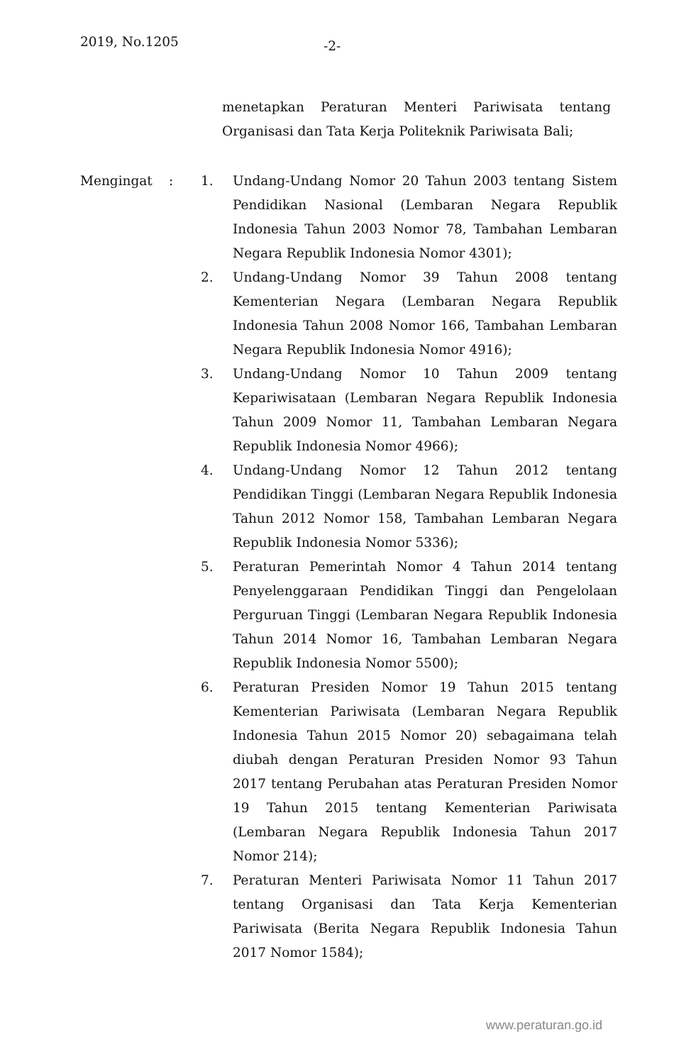2019, No.1205 -2-
menetapkan Peraturan Menteri Pariwisata tentang Organisasi dan Tata Kerja Politeknik Pariwisata Bali;
Mengingat : 1. Undang-Undang Nomor 20 Tahun 2003 tentang Sistem Pendidikan Nasional (Lembaran Negara Republik Indonesia Tahun 2003 Nomor 78, Tambahan Lembaran Negara Republik Indonesia Nomor 4301);
2. Undang-Undang Nomor 39 Tahun 2008 tentang Kementerian Negara (Lembaran Negara Republik Indonesia Tahun 2008 Nomor 166, Tambahan Lembaran Negara Republik Indonesia Nomor 4916);
3. Undang-Undang Nomor 10 Tahun 2009 tentang Kepariwisataan (Lembaran Negara Republik Indonesia Tahun 2009 Nomor 11, Tambahan Lembaran Negara Republik Indonesia Nomor 4966);
4. Undang-Undang Nomor 12 Tahun 2012 tentang Pendidikan Tinggi (Lembaran Negara Republik Indonesia Tahun 2012 Nomor 158, Tambahan Lembaran Negara Republik Indonesia Nomor 5336);
5. Peraturan Pemerintah Nomor 4 Tahun 2014 tentang Penyelenggaraan Pendidikan Tinggi dan Pengelolaan Perguruan Tinggi (Lembaran Negara Republik Indonesia Tahun 2014 Nomor 16, Tambahan Lembaran Negara Republik Indonesia Nomor 5500);
6. Peraturan Presiden Nomor 19 Tahun 2015 tentang Kementerian Pariwisata (Lembaran Negara Republik Indonesia Tahun 2015 Nomor 20) sebagaimana telah diubah dengan Peraturan Presiden Nomor 93 Tahun 2017 tentang Perubahan atas Peraturan Presiden Nomor 19 Tahun 2015 tentang Kementerian Pariwisata (Lembaran Negara Republik Indonesia Tahun 2017 Nomor 214);
7. Peraturan Menteri Pariwisata Nomor 11 Tahun 2017 tentang Organisasi dan Tata Kerja Kementerian Pariwisata (Berita Negara Republik Indonesia Tahun 2017 Nomor 1584);
www.peraturan.go.id